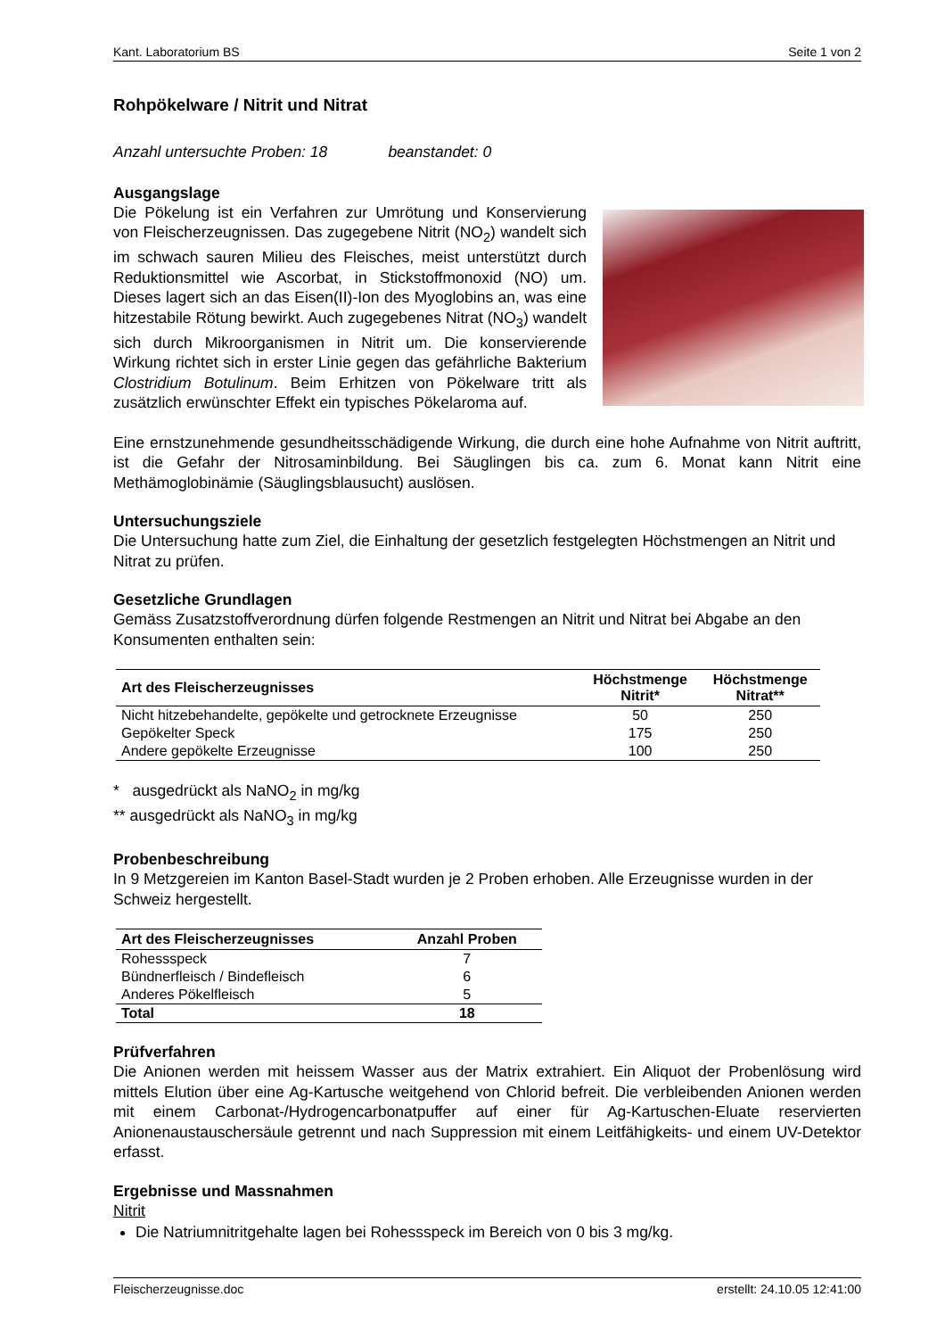Kant. Laboratorium BS Seite 1 von 2
Rohpökelware / Nitrit und Nitrat
Anzahl untersuchte Proben: 18 beanstandet: 0
Ausgangslage
Die Pökelung ist ein Verfahren zur Umrötung und Konservierung von Fleischerzeugnissen. Das zugegebene Nitrit (NO<sub>2</sub>) wandelt sich im schwach sauren Milieu des Fleisches, meist unterstützt durch Reduktionsmittel wie Ascorbat, in Stickstoffmonoxid (NO) um. Dieses lagert sich an das Eisen(II)-Ion des Myoglobins an, was eine hitzestabile Rötung bewirkt. Auch zugegebenes Nitrat (NO<sub>3</sub>) wandelt sich durch Mikroorganismen in Nitrit um. Die konservierende Wirkung richtet sich in erster Linie gegen das gefährliche Bakterium Clostridium Botulinum. Beim Erhitzen von Pökelware tritt als zusätzlich erwünschter Effekt ein typisches Pökelaroma auf.
Eine ernstzunehmende gesundheitsschädigende Wirkung, die durch eine hohe Aufnahme von Nitrit auftritt, ist die Gefahr der Nitrosaminbildung. Bei Säuglingen bis ca. zum 6. Monat kann Nitrit eine Methämoglobinämie (Säuglingsblausucht) auslösen.
Untersuchungsziele
Die Untersuchung hatte zum Ziel, die Einhaltung der gesetzlich festgelegten Höchstmengen an Nitrit und Nitrat zu prüfen.
Gesetzliche Grundlagen
Gemäss Zusatzstoffverordnung dürfen folgende Restmengen an Nitrit und Nitrat bei Abgabe an den Konsumenten enthalten sein:
| Art des Fleischerzeugnisses | Höchstmenge Nitrit* | Höchstmenge Nitrat** |
| --- | --- | --- |
| Nicht hitzebehandelte, gepökelte und getrocknete Erzeugnisse | 50 | 250 |
| Gepökelter Speck | 175 | 250 |
| Andere gepökelte Erzeugnisse | 100 | 250 |
* ausgedrückt als NaNO<sub>2</sub> in mg/kg
** ausgedrückt als NaNO<sub>3</sub> in mg/kg
Probenbeschreibung
In 9 Metzgereien im Kanton Basel-Stadt wurden je 2 Proben erhoben. Alle Erzeugnisse wurden in der Schweiz hergestellt.
| Art des Fleischerzeugnisses | Anzahl Proben |
| --- | --- |
| Rohessspeck | 7 |
| Bündnerfleisch / Bindefleisch | 6 |
| Anderes Pökelfleisch | 5 |
| Total | 18 |
Prüfverfahren
Die Anionen werden mit heissem Wasser aus der Matrix extrahiert. Ein Aliquot der Probenlösung wird mittels Elution über eine Ag-Kartusche weitgehend von Chlorid befreit. Die verbleibenden Anionen werden mit einem Carbonat-/Hydrogencarbonatpuffer auf einer für Ag-Kartuschen-Eluate reservierten Anionenaustauschersäule getrennt und nach Suppression mit einem Leitfähigkeits- und einem UV-Detektor erfasst.
Ergebnisse und Massnahmen
Nitrit
Die Natriumnitritgehalte lagen bei Rohessspeck im Bereich von 0 bis 3 mg/kg.
Fleischerzeugnisse.doc erstellt: 24.10.05 12:41:00